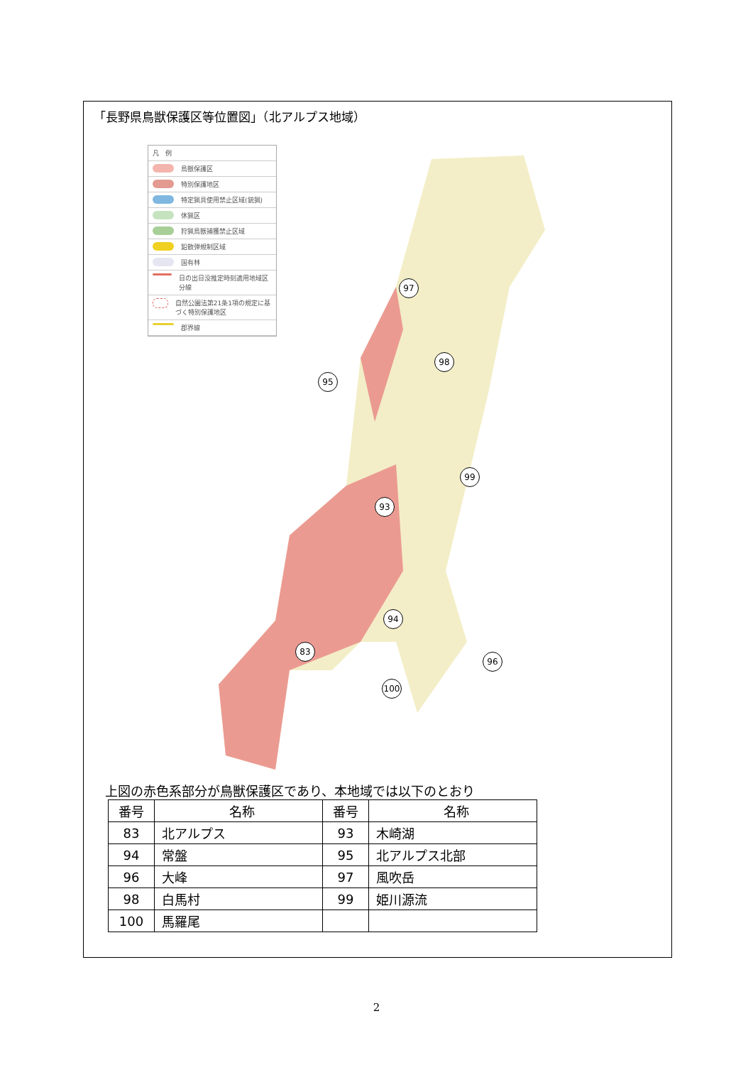「長野県鳥獣保護区等位置図」（北アルプス地域）
凡　例
鳥獣保護区
特別保護地区
特定猟具使用禁止区域(銃猟)
休猟区
狩猟鳥獣捕獲禁止区域
鉛散弾規制区域
国有林
日の出日没推定時刻適用地域区分線
自然公園法第21条1項の規定に基づく特別保護地区
郡界線
97
98
95
99
93
94
96
83
100
上図の赤色系部分が鳥獣保護区であり、本地域では以下のとおり
| 番号 | 名称 | 番号 | 名称 |
| --- | --- | --- | --- |
| 83 | 北アルプス | 93 | 木崎湖 |
| 94 | 常盤 | 95 | 北アルプス北部 |
| 96 | 大峰 | 97 | 風吹岳 |
| 98 | 白馬村 | 99 | 姫川源流 |
| 100 | 馬羅尾 | | |
2